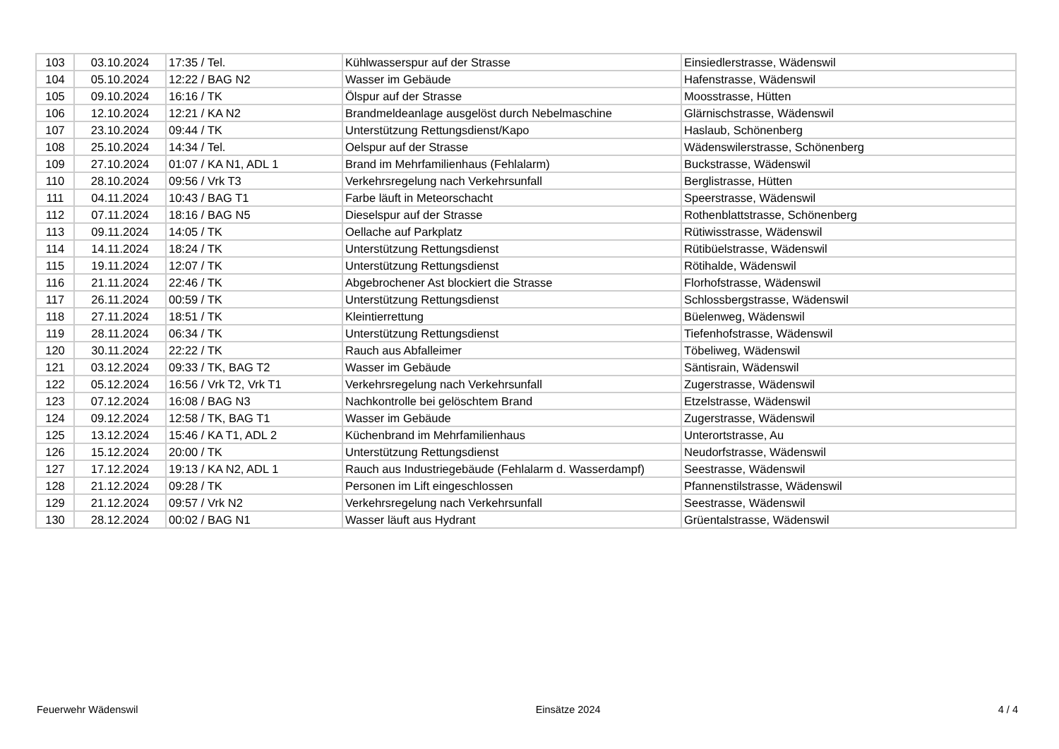| 103 | 03.10.2024 | 17:35 / Tel. | Kühlwasserspur auf der Strasse | Einsiedlerstrasse, Wädenswil |
| 104 | 05.10.2024 | 12:22 / BAG N2 | Wasser im Gebäude | Hafenstrasse, Wädenswil |
| 105 | 09.10.2024 | 16:16 / TK | Ölspur auf der Strasse | Moosstrasse, Hütten |
| 106 | 12.10.2024 | 12:21 / KA N2 | Brandmeldeanlage ausgelöst durch Nebelmaschine | Glärnischstrasse, Wädenswil |
| 107 | 23.10.2024 | 09:44 / TK | Unterstützung Rettungsdienst/Kapo | Haslaub, Schönenberg |
| 108 | 25.10.2024 | 14:34 / Tel. | Oelspur auf der Strasse | Wädenswilerstrasse, Schönenberg |
| 109 | 27.10.2024 | 01:07 / KA N1, ADL 1 | Brand im Mehrfamilienhaus (Fehlalarm) | Buckstrasse, Wädenswil |
| 110 | 28.10.2024 | 09:56 / Vrk T3 | Verkehrsregelung nach Verkehrsunfall | Berglistrasse, Hütten |
| 111 | 04.11.2024 | 10:43 / BAG T1 | Farbe läuft in Meteorschacht | Speerstrasse, Wädenswil |
| 112 | 07.11.2024 | 18:16 / BAG N5 | Dieselspur auf der Strasse | Rothenblattstrasse, Schönenberg |
| 113 | 09.11.2024 | 14:05 / TK | Oellache auf Parkplatz | Rütiwisstrasse, Wädenswil |
| 114 | 14.11.2024 | 18:24 / TK | Unterstützung Rettungsdienst | Rütibüelstrasse, Wädenswil |
| 115 | 19.11.2024 | 12:07 / TK | Unterstützung Rettungsdienst | Rötihalde, Wädenswil |
| 116 | 21.11.2024 | 22:46 / TK | Abgebrochener Ast blockiert die Strasse | Florhofstrasse, Wädenswil |
| 117 | 26.11.2024 | 00:59 / TK | Unterstützung Rettungsdienst | Schlossbergstrasse, Wädenswil |
| 118 | 27.11.2024 | 18:51 / TK | Kleintierrettung | Büelenweg, Wädenswil |
| 119 | 28.11.2024 | 06:34 / TK | Unterstützung Rettungsdienst | Tiefenhofstrasse, Wädenswil |
| 120 | 30.11.2024 | 22:22 / TK | Rauch aus Abfalleimer | Töbeliweg, Wädenswil |
| 121 | 03.12.2024 | 09:33 / TK, BAG T2 | Wasser im Gebäude | Säntisrain, Wädenswil |
| 122 | 05.12.2024 | 16:56 / Vrk T2, Vrk T1 | Verkehrsregelung nach Verkehrsunfall | Zugerstrasse, Wädenswil |
| 123 | 07.12.2024 | 16:08 / BAG N3 | Nachkontrolle bei gelöschtem Brand | Etzelstrasse, Wädenswil |
| 124 | 09.12.2024 | 12:58 / TK, BAG T1 | Wasser im Gebäude | Zugerstrasse, Wädenswil |
| 125 | 13.12.2024 | 15:46 / KA T1, ADL 2 | Küchenbrand im Mehrfamilienhaus | Unterortstrasse, Au |
| 126 | 15.12.2024 | 20:00 / TK | Unterstützung Rettungsdienst | Neudorfstrasse, Wädenswil |
| 127 | 17.12.2024 | 19:13 / KA N2, ADL 1 | Rauch aus Industriegebäude (Fehlalarm d. Wasserdampf) | Seestrasse, Wädenswil |
| 128 | 21.12.2024 | 09:28 / TK | Personen im Lift eingeschlossen | Pfannenstilstrasse, Wädenswil |
| 129 | 21.12.2024 | 09:57 / Vrk N2 | Verkehrsregelung nach Verkehrsunfall | Seestrasse, Wädenswil |
| 130 | 28.12.2024 | 00:02 / BAG N1 | Wasser läuft aus Hydrant | Grüentalstrasse, Wädenswil |
Feuerwehr Wädenswil Einsätze 2024 4 / 4